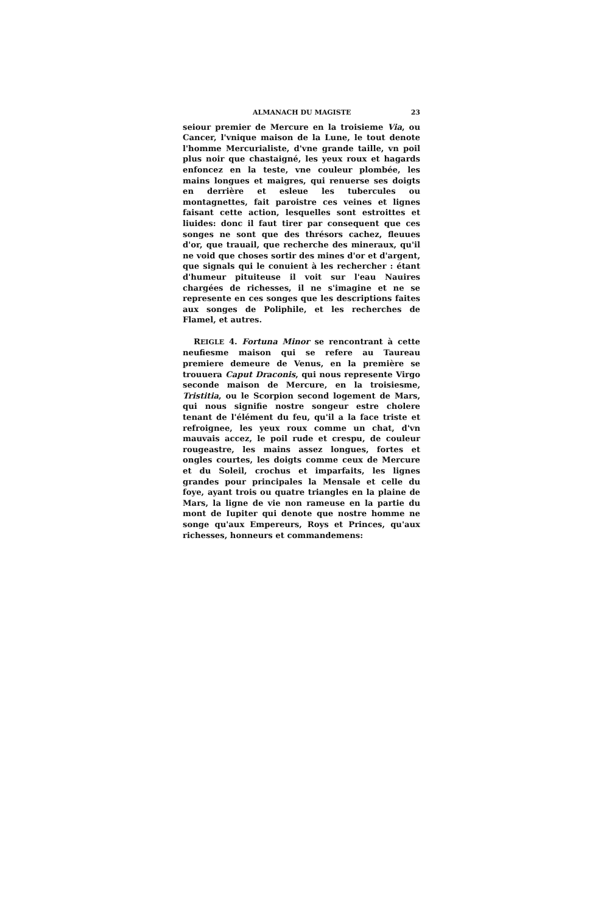ALMANACH DU MAGISTE 23
seiour premier de Mercure en la troisieme Via, ou Cancer, l'vnique maison de la Lune, le tout denote l'homme Mercurialiste, d'vne grande taille, vn poil plus noir que chastaigné, les yeux roux et hagards enfoncez en la teste, vne couleur plombée, les mains longues et maigres, qui renuerse ses doigts en derrière et esleue les tubercules ou montagnettes, fait paroistre ces veines et lignes faisant cette action, lesquelles sont estroittes et liuides: donc il faut tirer par consequent que ces songes ne sont que des thrésors cachez, fleuues d'or, que trauail, que recherche des mineraux, qu'il ne void que choses sortir des mines d'or et d'argent, que signals qui le conuient à les rechercher : étant d'humeur pituiteuse il voit sur l'eau Nauires chargées de richesses, il ne s'imagine et ne se represente en ces songes que les descriptions faites aux songes de Poliphile, et les recherches de Flamel, et autres.
REIGLE 4. Fortuna Minor se rencontrant à cette neufiesme maison qui se refere au Taureau premiere demeure de Venus, en la première se trouuera Caput Draconis, qui nous represente Virgo seconde maison de Mercure, en la troisiesme, Tristitia, ou le Scorpion second logement de Mars, qui nous signifie nostre songeur estre cholere tenant de l'élément du feu, qu'il a la face triste et refroignee, les yeux roux comme un chat, d'vn mauvais accez, le poil rude et crespu, de couleur rougeastre, les mains assez longues, fortes et ongles courtes, les doigts comme ceux de Mercure et du Soleil, crochus et imparfaits, les lignes grandes pour principales la Mensale et celle du foye, ayant trois ou quatre triangles en la plaine de Mars, la ligne de vie non rameuse en la partie du mont de Iupiter qui denote que nostre homme ne songe qu'aux Empereurs, Roys et Princes, qu'aux richesses, honneurs et commandemens: